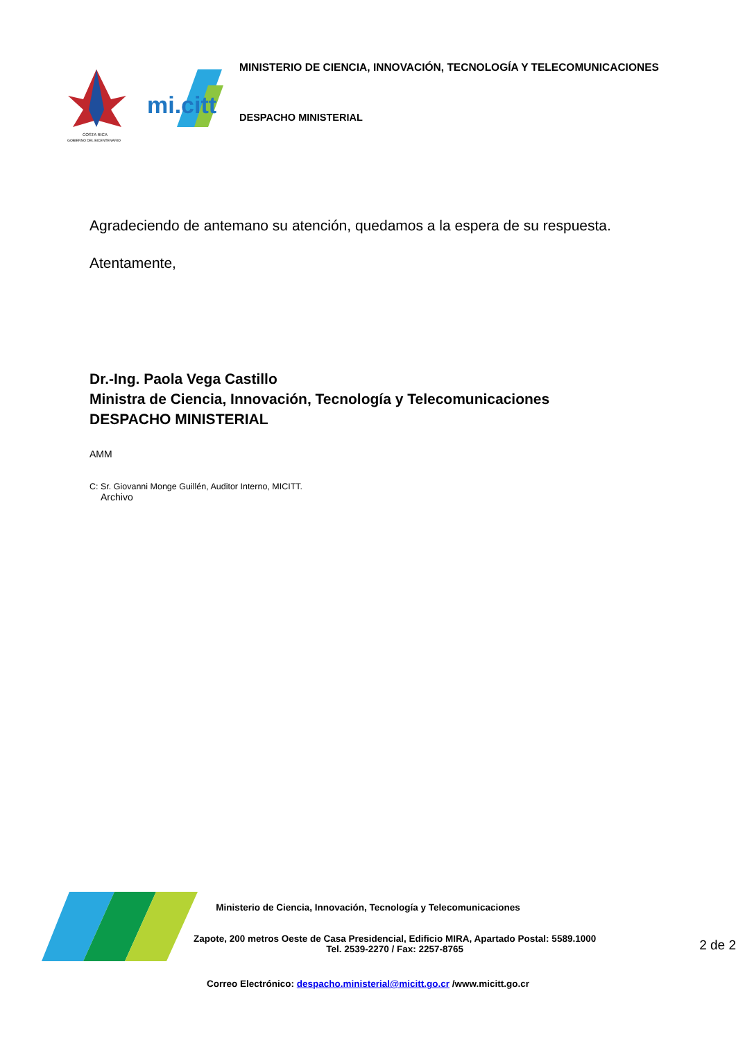COSTA RICA
GOBIERNO DEL BICENTENARIO
mi.citt
MINISTERIO DE CIENCIA, INNOVACIÓN, TECNOLOGÍA Y TELECOMUNICACIONES
DESPACHO MINISTERIAL
Agradeciendo de antemano su atención, quedamos a la espera de su respuesta.
Atentamente,
Dr.-Ing. Paola Vega Castillo
Ministra de Ciencia, Innovación, Tecnología y Telecomunicaciones
DESPACHO MINISTERIAL
AMM
C: Sr. Giovanni Monge Guillén, Auditor Interno, MICITT.
Archivo
Ministerio de Ciencia, Innovación, Tecnología y Telecomunicaciones
Zapote, 200 metros Oeste de Casa Presidencial, Edificio MIRA, Apartado Postal: 5589.1000
Tel. 2539-2270 / Fax: 2257-8765
2 de 2
Correo Electrónico: despacho.ministerial@micitt.go.cr /www.micitt.go.cr